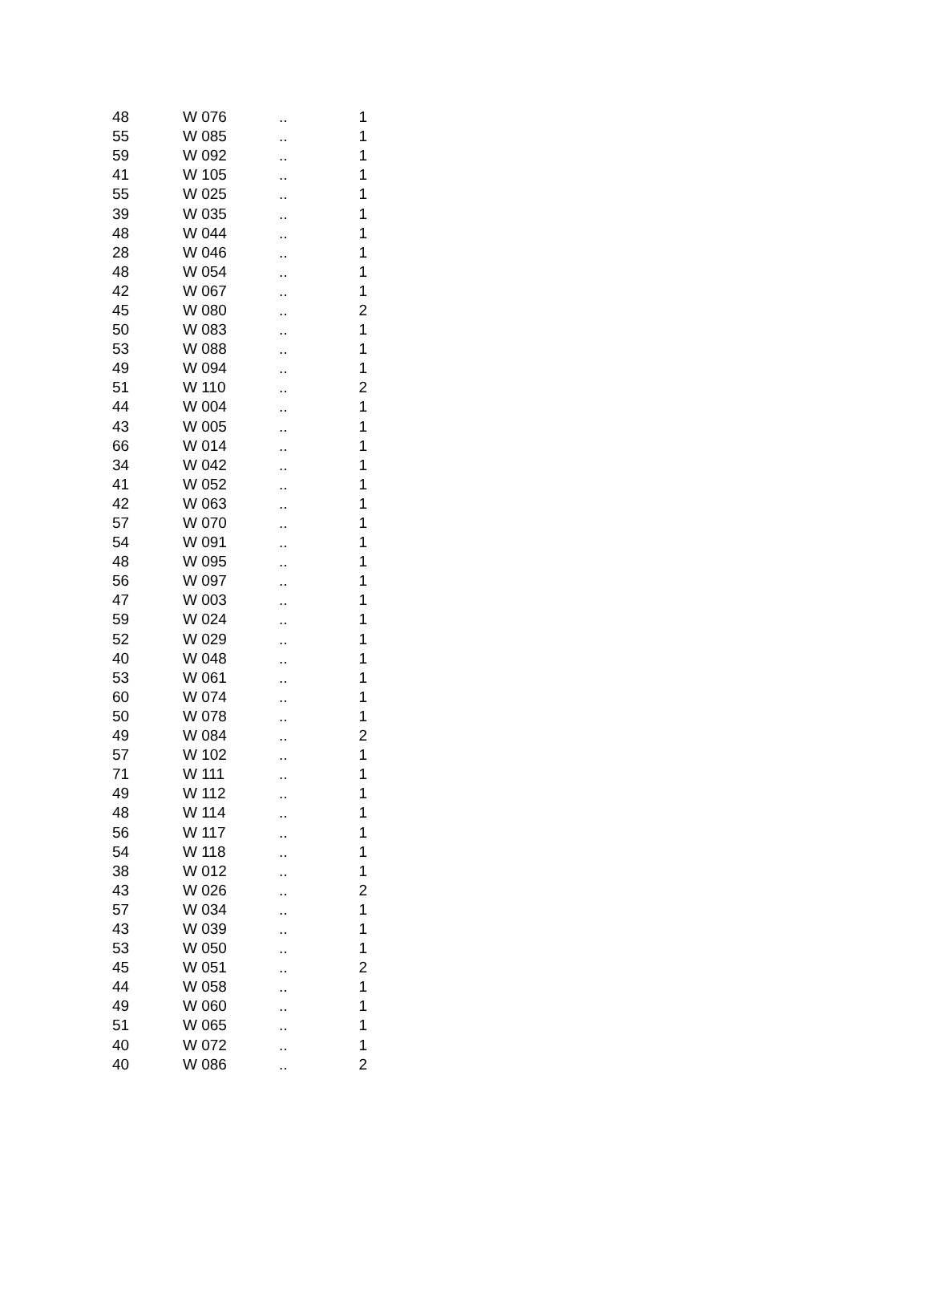| 48 | W 076 | .. | 1 |
| 55 | W 085 | .. | 1 |
| 59 | W 092 | .. | 1 |
| 41 | W 105 | .. | 1 |
| 55 | W 025 | .. | 1 |
| 39 | W 035 | .. | 1 |
| 48 | W 044 | .. | 1 |
| 28 | W 046 | .. | 1 |
| 48 | W 054 | .. | 1 |
| 42 | W 067 | .. | 1 |
| 45 | W 080 | .. | 2 |
| 50 | W 083 | .. | 1 |
| 53 | W 088 | .. | 1 |
| 49 | W 094 | .. | 1 |
| 51 | W 110 | .. | 2 |
| 44 | W 004 | .. | 1 |
| 43 | W 005 | .. | 1 |
| 66 | W 014 | .. | 1 |
| 34 | W 042 | .. | 1 |
| 41 | W 052 | .. | 1 |
| 42 | W 063 | .. | 1 |
| 57 | W 070 | .. | 1 |
| 54 | W 091 | .. | 1 |
| 48 | W 095 | .. | 1 |
| 56 | W 097 | .. | 1 |
| 47 | W 003 | .. | 1 |
| 59 | W 024 | .. | 1 |
| 52 | W 029 | .. | 1 |
| 40 | W 048 | .. | 1 |
| 53 | W 061 | .. | 1 |
| 60 | W 074 | .. | 1 |
| 50 | W 078 | .. | 1 |
| 49 | W 084 | .. | 2 |
| 57 | W 102 | .. | 1 |
| 71 | W 111 | .. | 1 |
| 49 | W 112 | .. | 1 |
| 48 | W 114 | .. | 1 |
| 56 | W 117 | .. | 1 |
| 54 | W 118 | .. | 1 |
| 38 | W 012 | .. | 1 |
| 43 | W 026 | .. | 2 |
| 57 | W 034 | .. | 1 |
| 43 | W 039 | .. | 1 |
| 53 | W 050 | .. | 1 |
| 45 | W 051 | .. | 2 |
| 44 | W 058 | .. | 1 |
| 49 | W 060 | .. | 1 |
| 51 | W 065 | .. | 1 |
| 40 | W 072 | .. | 1 |
| 40 | W 086 | .. | 2 |